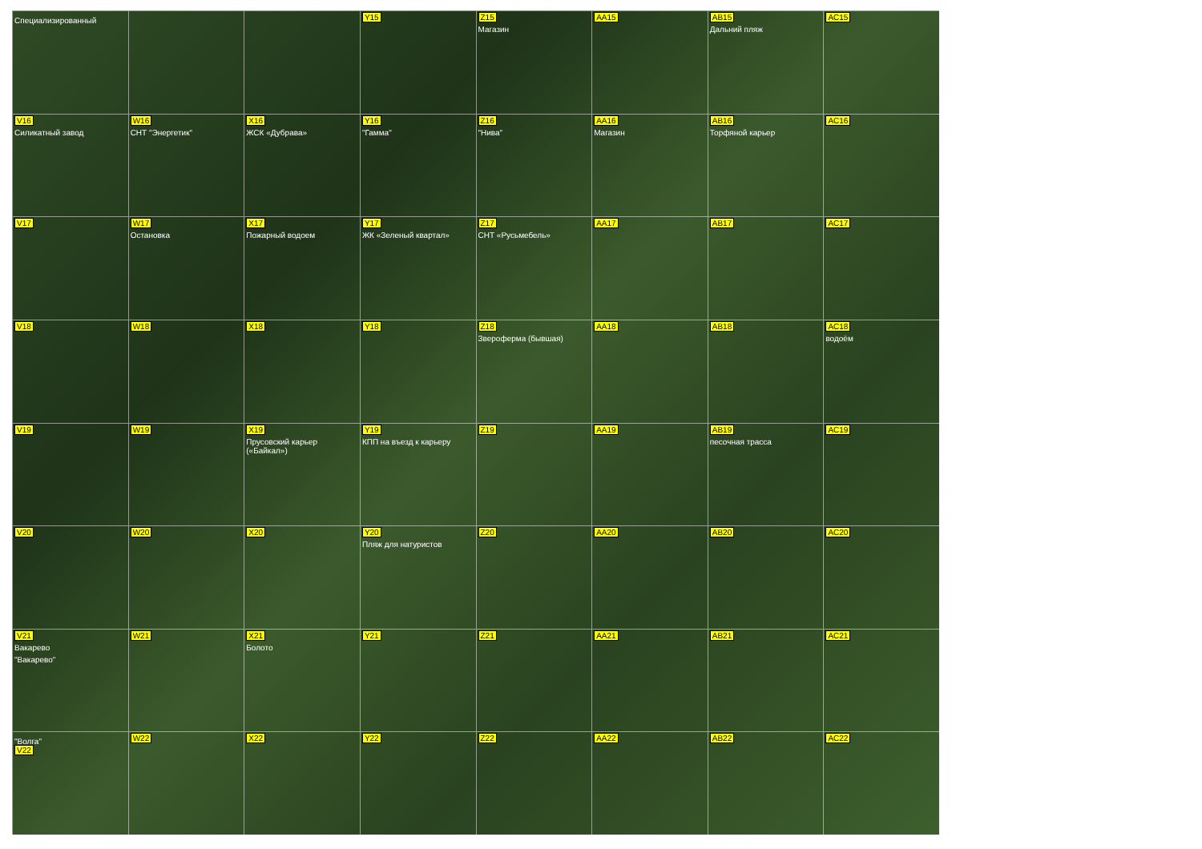Специализированный
Y15
Z15
Магазин
AA15
AB15
Дальний пляж
AC15
V16
Силикатный завод
W16
СНТ "Энергетик"
X16
ЖСК «Дубрава»
Y16
"Гамма"
Z16
"Нива"
AA16
Магазин
AB16
Торфяной карьер
AC16
V17
W17
Остановка
X17
Пожарный водоем
Y17
ЖК «Зеленый квартал»
Z17
СНТ «Русьмебель»
AA17
AB17
AC17
V18
W18
X18
Y18
Z18
Зверoферма (бывшая)
AA18
AB18
AC18
водоём
V19
W19
X19
Прусовский карьер («Байкал»)
Y19
КПП на въезд к карьеру
Z19
AA19
AB19
песочная трасса
AC19
V20
W20
X20
Y20
Пляж для натуристов
Z20
AA20
AB20
AC20
V21
Вакарево
"Вакарево"
W21
X21
Болото
Y21
Z21
AA21
AB21
AC21
"Волга"
V22
W22
X22
Y22
Z22
AA22
AB22
AC22